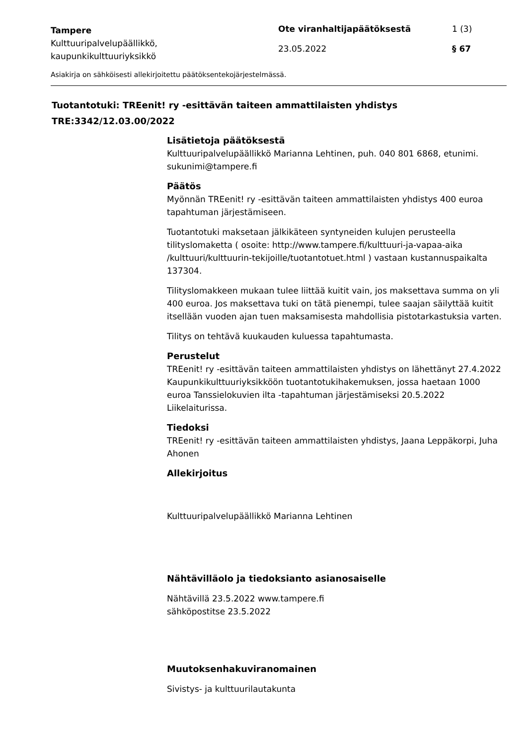Tampere
Kulttuuripalvelupäällikkö,
kaupunkikulttuuriyksikkö
Ote viranhaltijapäätöksestä
23.05.2022
1 (3)
§ 67
Asiakirja on sähköisesti allekirjoitettu päätöksentekojärjestelmässä.
Tuotantotuki: TREenit! ry -esittävän taiteen ammattilaisten yhdistys
TRE:3342/12.03.00/2022
Lisätietoja päätöksestä
Kulttuuripalvelupäällikkö Marianna Lehtinen, puh. 040 801 6868, etunimi. sukunimi@tampere.fi
Päätös
Myönnän TREenit! ry -esittävän taiteen ammattilaisten yhdistys 400 euroa tapahtuman järjestämiseen.
Tuotantotuki maksetaan jälkikäteen syntyneiden kulujen perusteella tilityslomaketta ( osoite: http://www.tampere.fi/kulttuuri-ja-vapaa-aika /kulttuuri/kulttuurin-tekijoille/tuotantotuet.html ) vastaan kustannuspaikalta 137304.
Tilityslomakkeen mukaan tulee liittää kuitit vain, jos maksettava summa on yli 400 euroa. Jos maksettava tuki on tätä pienempi, tulee saajan säilyttää kuitit itsellään vuoden ajan tuen maksamisesta mahdollisia pistotarkastuksia varten.
Tilitys on tehtävä kuukauden kuluessa tapahtumasta.
Perustelut
TREenit! ry -esittävän taiteen ammattilaisten yhdistys on lähettänyt 27.4.2022 Kaupunkikulttuuriyksikköön tuotantotukihakemuksen, jossa haetaan 1000 euroa Tanssielokuvien ilta -tapahtuman järjestämiseksi 20.5.2022 Liikelaiturissa.
Tiedoksi
TREenit! ry -esittävän taiteen ammattilaisten yhdistys, Jaana Leppäkorpi, Juha Ahonen
Allekirjoitus
Kulttuuripalvelupäällikkö Marianna Lehtinen
Nähtävilläolo ja tiedoksianto asianosaiselle
Nähtävillä 23.5.2022 www.tampere.fi
sähköpostitse 23.5.2022
Muutoksenhakuviranomainen
Sivistys- ja kulttuurilautakunta